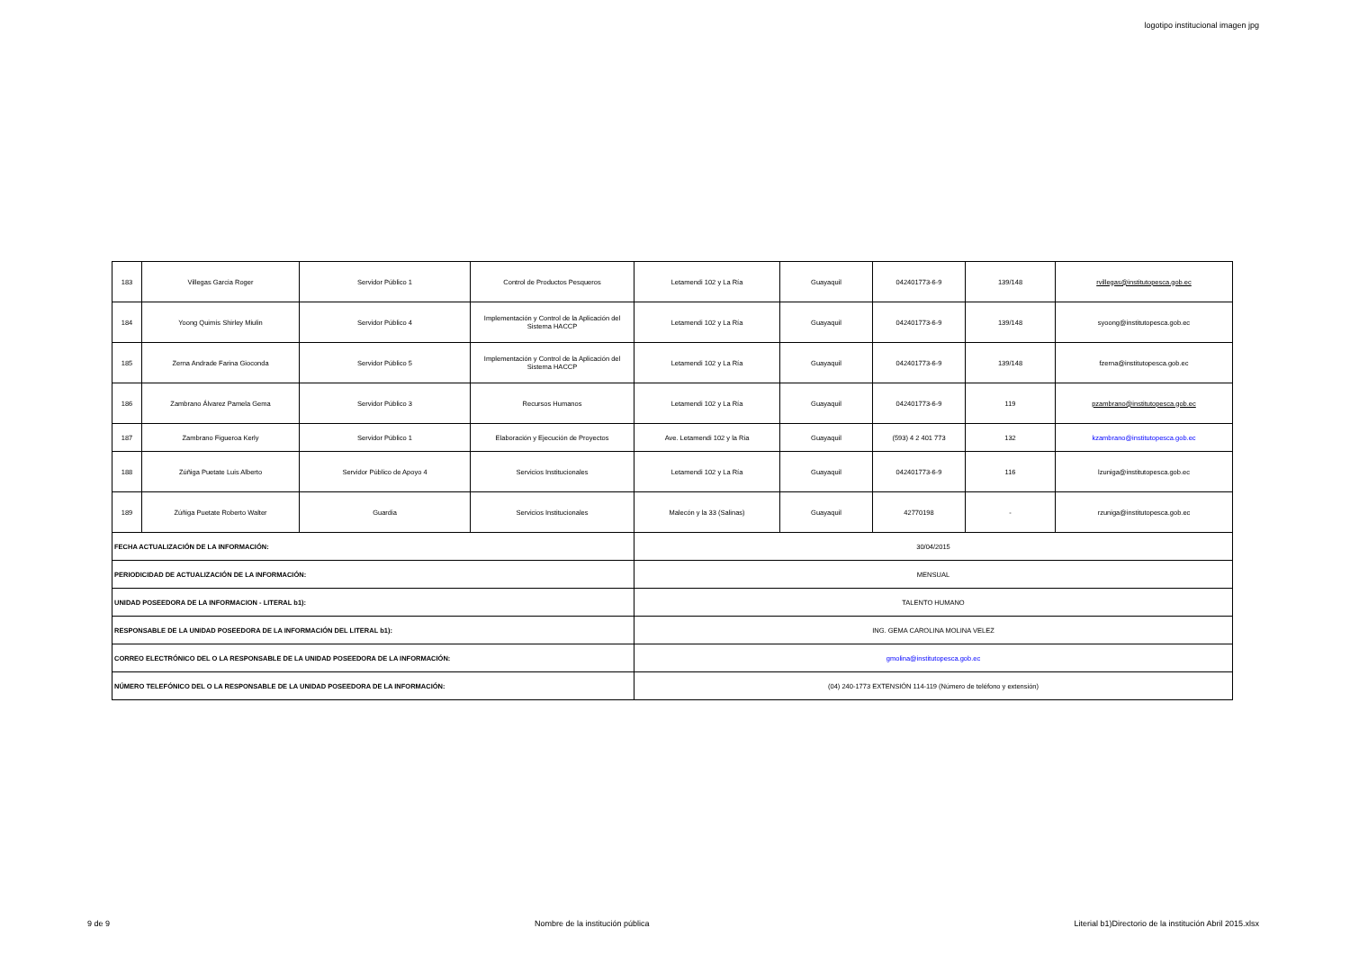logotipo institucional imagen jpg
| 183 | Villegas Garcia Roger | Servidor Público 1 | Control de Productos Pesqueros | Letamendi 102 y La Ría | Guayaquil | 042401773-6-9 | 139/148 | rvillegas@institutopesca.gob.ec |
| 184 | Yoong Quimís Shirley Miulin | Servidor Público 4 | Implementación y Control de la Aplicación del Sistema HACCP | Letamendi 102 y La Ría | Guayaquil | 042401773-6-9 | 139/148 | syoong@institutopesca.gob.ec |
| 185 | Zerna Andrade Farina Gioconda | Servidor Público 5 | Implementación y Control de la Aplicación del Sistema HACCP | Letamendi 102 y La Ría | Guayaquil | 042401773-6-9 | 139/148 | fzerna@institutopesca.gob.ec |
| 186 | Zambrano Álvarez Pamela Gema | Servidor Público 3 | Recursos Humanos | Letamendi 102 y La Ría | Guayaquil | 042401773-6-9 | 119 | pzambrano@institutopesca.gob.ec |
| 187 | Zambrano Figueroa Kerly | Servidor Público 1 | Elaboración y Ejecución de Proyectos | Ave. Letamendi 102 y la Ria | Guayaquil | (593) 4 2 401 773 | 132 | kzambrano@institutopesca.gob.ec |
| 188 | Zúñiga Puetate Luis Alberto | Servidor Público de Apoyo 4 | Servicios Institucionales | Letamendi 102 y La Ría | Guayaquil | 042401773-6-9 | 116 | lzuniga@institutopesca.gob.ec |
| 189 | Zúñiga Puetate Roberto Walter | Guardia | Servicios Institucionales | Malecón y la 33 (Salinas) | Guayaquil | 42770198 | - | rzuniga@institutopesca.gob.ec |
| FECHA ACTUALIZACIÓN DE LA INFORMACIÓN: | | | | 30/04/2015 | | | | |
| PERIODICIDAD DE ACTUALIZACIÓN DE LA INFORMACIÓN: | | | | MENSUAL | | | | |
| UNIDAD POSEEDORA DE LA INFORMACION - LITERAL b1): | | | | TALENTO HUMANO | | | | |
| RESPONSABLE DE LA UNIDAD POSEEDORA DE LA INFORMACIÓN DEL LITERAL b1): | | | | ING. GEMA CAROLINA MOLINA VELEZ | | | | |
| CORREO ELECTRÓNICO DEL O LA RESPONSABLE DE LA UNIDAD POSEEDORA DE LA INFORMACIÓN: | | | | gmolina@institutopesca.gob.ec | | | | |
| NÚMERO TELEFÓNICO DEL O LA RESPONSABLE DE LA UNIDAD POSEEDORA DE LA INFORMACIÓN: | | | | (04) 240-1773 EXTENSIÓN 114-119 (Número de teléfono y extensión) | | | | |
9 de 9 Nombre de la institución pública Literial b1)Directorio de la institución Abril 2015.xlsx